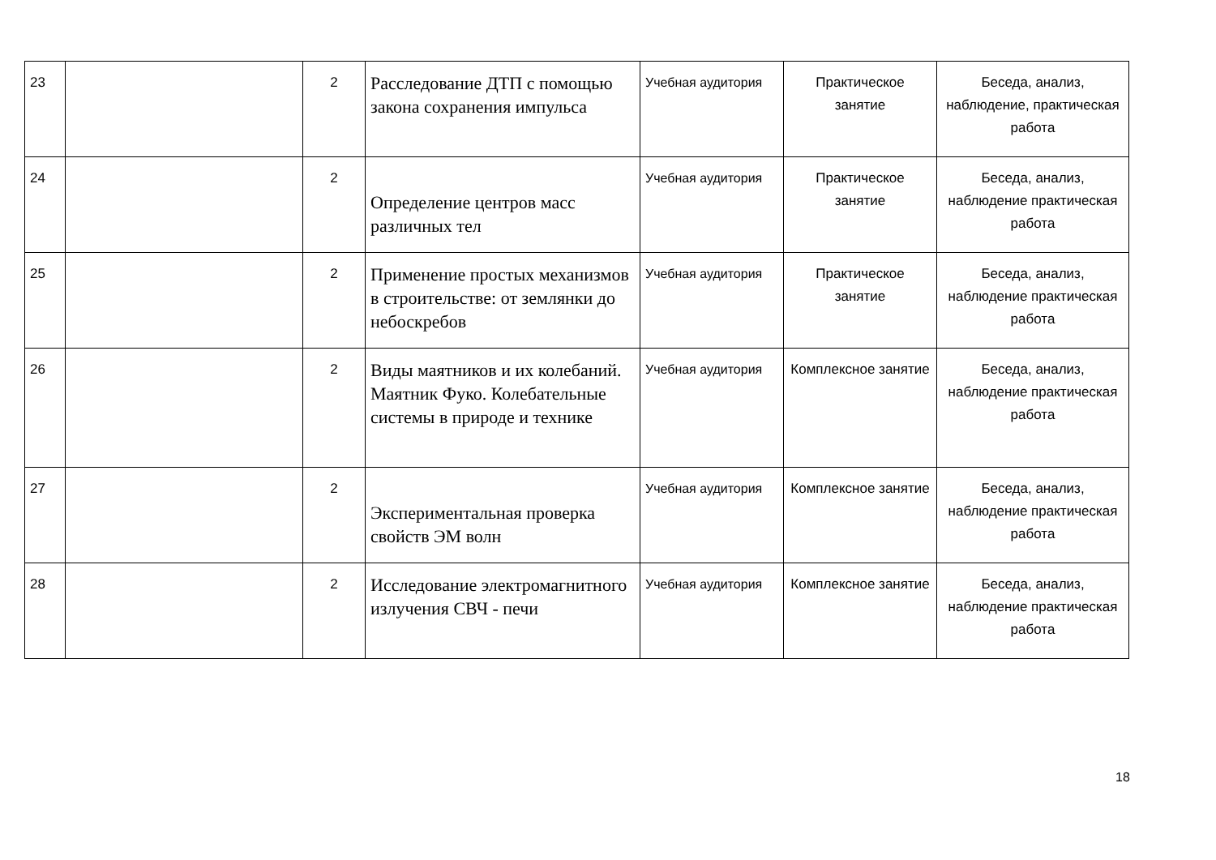| 23 | | 2 | Расследование ДТП с помощью закона сохранения импульса | Учебная аудитория | Практическое занятие | Беседа, анализ, наблюдение, практическая работа |
| 24 | | 2 | Определение центров масс различных тел | Учебная аудитория | Практическое занятие | Беседа, анализ, наблюдение практическая работа |
| 25 | | 2 | Применение простых механизмов в строительстве: от землянки до небоскребов | Учебная аудитория | Практическое занятие | Беседа, анализ, наблюдение практическая работа |
| 26 | | 2 | Виды маятников и их колебаний. Маятник Фуко. Колебательные системы в природе и технике | Учебная аудитория | Комплексное занятие | Беседа, анализ, наблюдение практическая работа |
| 27 | | 2 | Экспериментальная проверка свойств ЭМ волн | Учебная аудитория | Комплексное занятие | Беседа, анализ, наблюдение практическая работа |
| 28 | | 2 | Исследование электромагнитного излучения СВЧ - печи | Учебная аудитория | Комплексное занятие | Беседа, анализ, наблюдение практическая работа |
18